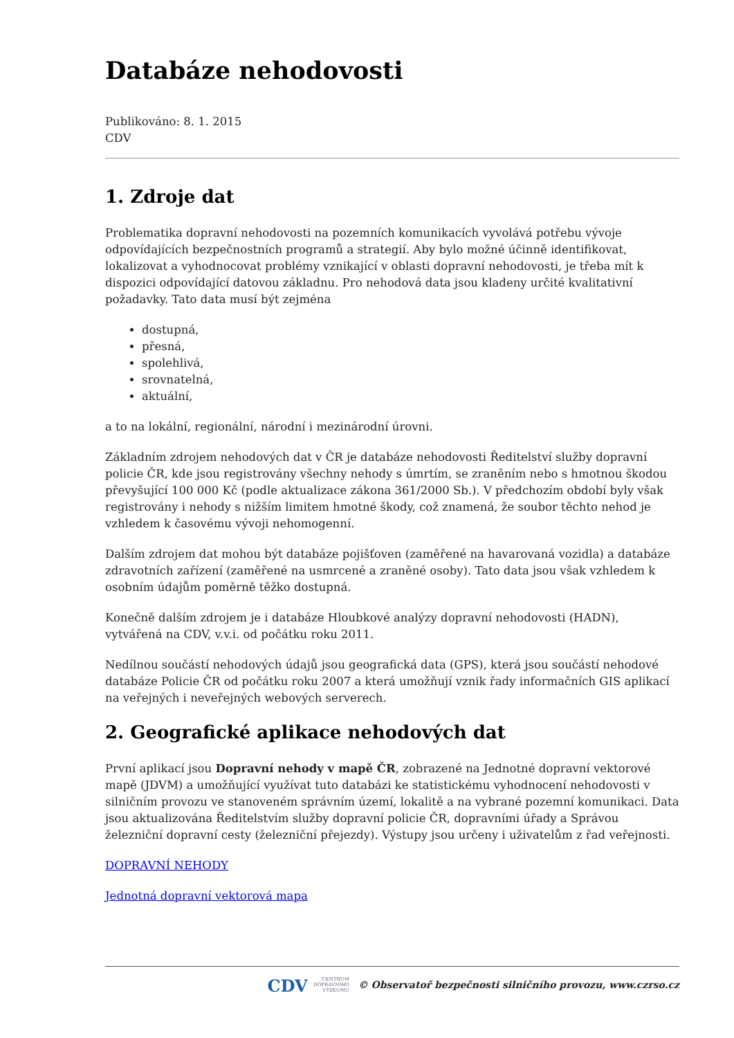Databáze nehodovosti
Publikováno: 8. 1. 2015
CDV
1. Zdroje dat
Problematika dopravní nehodovosti na pozemních komunikacích vyvolává potřebu vývoje odpovídajících bezpečnostních programů a strategií. Aby bylo možné účinně identifikovat, lokalizovat a vyhodnocovat problémy vznikající v oblasti dopravní nehodovosti, je třeba mít k dispozici odpovídající datovou základnu. Pro nehodová data jsou kladeny určité kvalitativní požadavky. Tato data musí být zejména
dostupná,
přesná,
spolehlivá,
srovnatelná,
aktuální,
a to na lokální, regionální, národní i mezinárodní úrovni.
Základním zdrojem nehodových dat v ČR je databáze nehodovosti Ředitelství služby dopravní policie ČR, kde jsou registrovány všechny nehody s úmrtím, se zraněním nebo s hmotnou škodou převyšující 100 000 Kč (podle aktualizace zákona 361/2000 Sb.). V předchozím období byly však registrovány i nehody s nižším limitem hmotné škody, což znamená, že soubor těchto nehod je vzhledem k časovému vývoji nehomogenní.
Dalším zdrojem dat mohou být databáze pojišťoven (zaměřené na havarovaná vozidla) a databáze zdravotních zařízení (zaměřené na usmrcené a zraněné osoby). Tato data jsou však vzhledem k osobním údajům poměrně těžko dostupná.
Konečně dalším zdrojem je i databáze Hloubkové analýzy dopravní nehodovosti (HADN), vytvářená na CDV, v.v.i. od počátku roku 2011.
Nedílnou součástí nehodových údajů jsou geografická data (GPS), která jsou součástí nehodové databáze Policie ČR od počátku roku 2007 a která umožňují vznik řady informačních GIS aplikací na veřejných i neveřejných webových serverech.
2. Geografické aplikace nehodových dat
První aplikací jsou Dopravní nehody v mapě ČR, zobrazené na Jednotné dopravní vektorové mapě (JDVM) a umožňující využívat tuto databázi ke statistickému vyhodnocení nehodovosti v silničním provozu ve stanoveném správním území, lokalitě a na vybrané pozemní komunikaci. Data jsou aktualizována Ředitelstvím služby dopravní policie ČR, dopravními úřady a Správou železniční dopravní cesty (železniční přejezdy). Výstupy jsou určeny i uživatelům z řad veřejnosti.
DOPRAVNÍ NEHODY
Jednotná dopravní vektorová mapa
CDV CENTRUM
DOPRAVNÍHO
VÝZKUMU © Observatoř bezpečnosti silničního provozu, www.czrso.cz